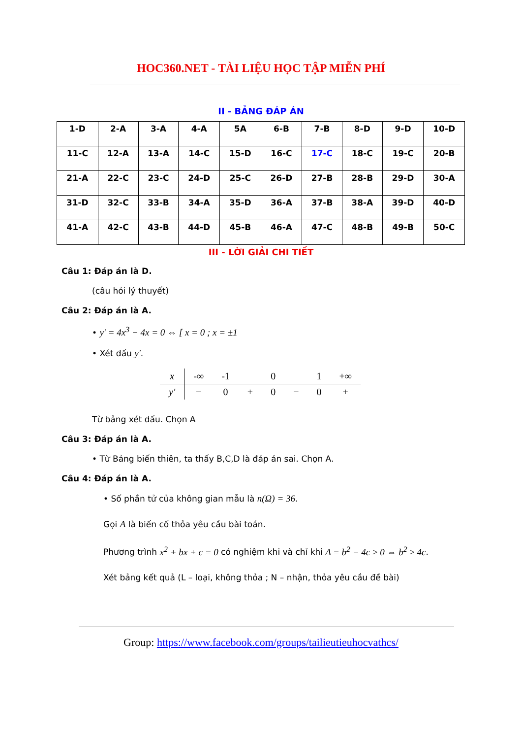HOC360.NET - TÀI LIỆU HỌC TẬP MIỄN PHÍ
II - BẢNG ĐÁP ÁN
| 1-D | 2-A | 3-A | 4-A | 5A | 6-B | 7-B | 8-D | 9-D | 10-D |
| 11-C | 12-A | 13-A | 14-C | 15-D | 16-C | 17-C | 18-C | 19-C | 20-B |
| 21-A | 22-C | 23-C | 24-D | 25-C | 26-D | 27-B | 28-B | 29-D | 30-A |
| 31-D | 32-C | 33-B | 34-A | 35-D | 36-A | 37-B | 38-A | 39-D | 40-D |
| 41-A | 42-C | 43-B | 44-D | 45-B | 46-A | 47-C | 48-B | 49-B | 50-C |
III - LỜI GIẢI CHI TIẾT
Câu 1: Đáp án là D.
(câu hỏi lý thuyết)
Câu 2: Đáp án là A.
• y′ = 4x<sup>3</sup> − 4x = 0 ⇔ [ x = 0 ; x = ±1
• Xét dấu y′.
| x | -∞ | -1 | | 0 | | 1 | +∞ |
| y′ | − | 0 | + | 0 | − | 0 | + |
Từ bảng xét dấu. Chọn A
Câu 3: Đáp án là A.
• Từ Bảng biến thiên, ta thấy B,C,D là đáp án sai. Chọn A.
Câu 4: Đáp án là A.
• Số phần tử của không gian mẫu là n(Ω) = 36.
Gọi A là biến cố thỏa yêu cầu bài toán.
Phương trình x<sup>2</sup> + bx + c = 0 có nghiệm khi và chỉ khi Δ = b<sup>2</sup> − 4c ≥ 0 ⇔ b<sup>2</sup> ≥ 4c.
Xét bảng kết quả (L – loại, không thỏa ; N – nhận, thỏa yêu cầu đề bài)
Group: https://www.facebook.com/groups/tailieutieuhocvathcs/